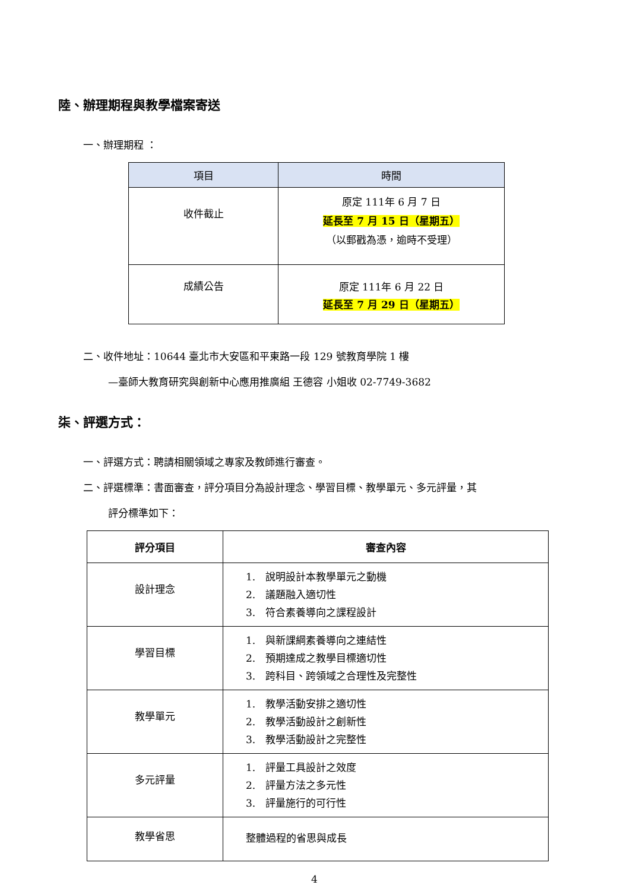陸、辦理期程與教學檔案寄送
一、辦理期程 ：
| 項目 | 時間 |
| --- | --- |
| 收件截止 | 原定 111年 6 月 7 日 延長至 7 月 15 日（星期五） （以郵戳為憑，逾時不受理） |
| 成績公告 | 原定 111年 6 月 22 日 延長至 7 月 29 日（星期五） |
二、收件地址：10644 臺北市大安區和平東路一段 129 號教育學院 1 樓
—臺師大教育研究與創新中心應用推廣組 王德容 小姐收 02-7749-3682
柒、評選方式：
一、評選方式：聘請相關領域之專家及教師進行審查。
二、評選標準：書面審查，評分項目分為設計理念、學習目標、教學單元、多元評量，其
評分標準如下：
| 評分項目 | 審查內容 |
| 設計理念 | 1. 說明設計本教學單元之動機 2. 議題融入適切性 3. 符合素養導向之課程設計 |
| 學習目標 | 1. 與新課綱素養導向之連結性 2. 預期達成之教學目標適切性 3. 跨科目、跨領域之合理性及完整性 |
| 教學單元 | 1. 教學活動安排之適切性 2. 教學活動設計之創新性 3. 教學活動設計之完整性 |
| 多元評量 | 1. 評量工具設計之效度 2. 評量方法之多元性 3. 評量施行的可行性 |
| 教學省思 | 整體過程的省思與成長 |
4